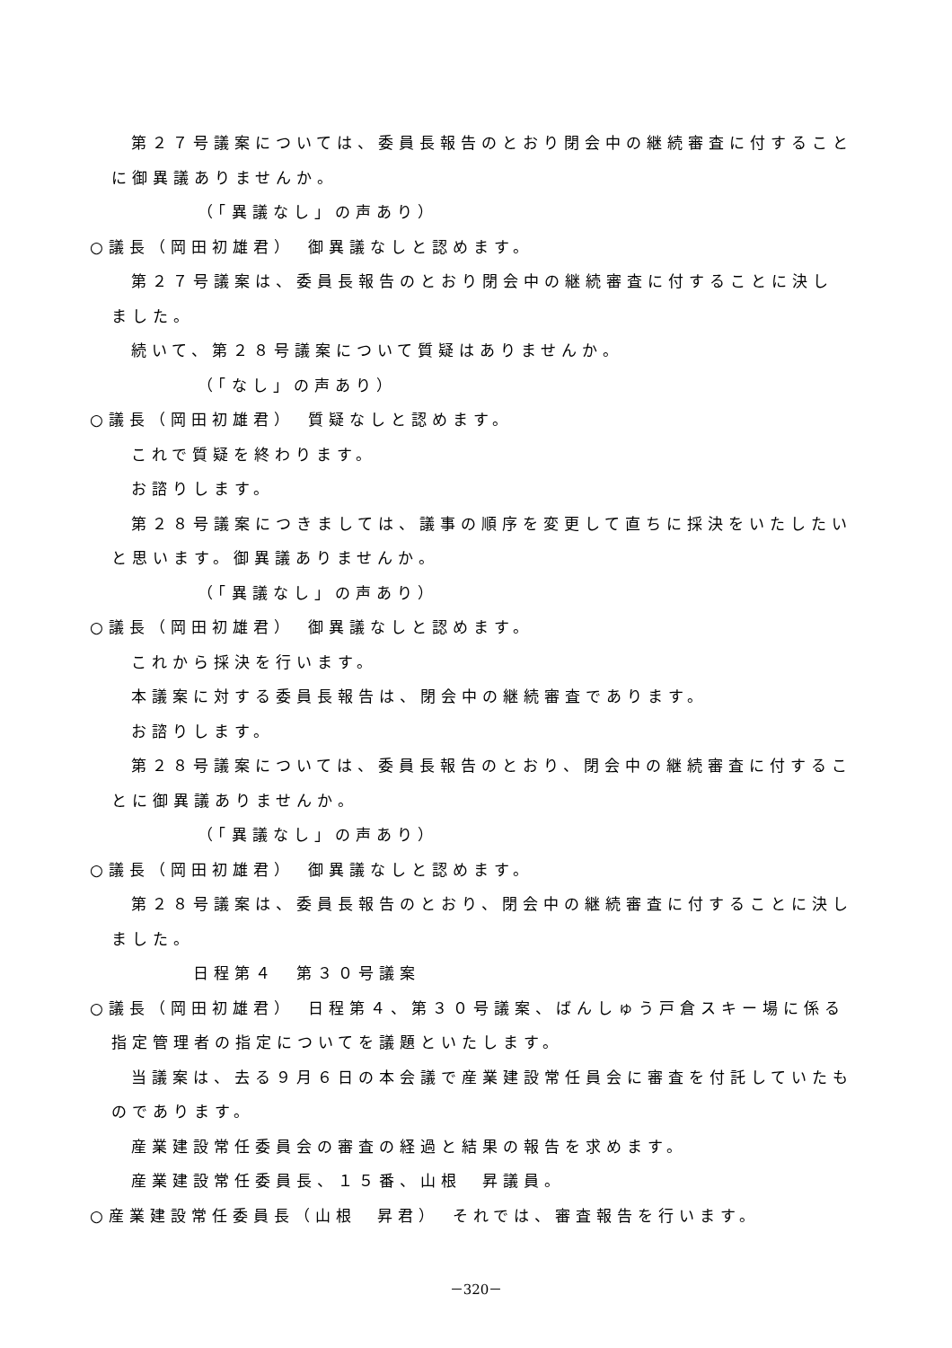第２７号議案については、委員長報告のとおり閉会中の継続審査に付することに御異議ありませんか。
（「異議なし」の声あり）
○議長（岡田初雄君）　御異議なしと認めます。
第２７号議案は、委員長報告のとおり閉会中の継続審査に付することに決しました。
続いて、第２８号議案について質疑はありませんか。
（「なし」の声あり）
○議長（岡田初雄君）　質疑なしと認めます。
これで質疑を終わります。
お諮りします。
第２８号議案につきましては、議事の順序を変更して直ちに採決をいたしたいと思います。御異議ありませんか。
（「異議なし」の声あり）
○議長（岡田初雄君）　御異議なしと認めます。
これから採決を行います。
本議案に対する委員長報告は、閉会中の継続審査であります。
お諮りします。
第２８号議案については、委員長報告のとおり、閉会中の継続審査に付することに御異議ありませんか。
（「異議なし」の声あり）
○議長（岡田初雄君）　御異議なしと認めます。
第２８号議案は、委員長報告のとおり、閉会中の継続審査に付することに決しました。
日程第４　第３０号議案
○議長（岡田初雄君）　日程第４、第３０号議案、ばんしゅう戸倉スキー場に係る指定管理者の指定についてを議題といたします。
当議案は、去る９月６日の本会議で産業建設常任員会に審査を付託していたものであります。
産業建設常任委員会の審査の経過と結果の報告を求めます。
産業建設常任委員長、１５番、山根　昇議員。
○産業建設常任委員長（山根　昇君）　それでは、審査報告を行います。
－320－